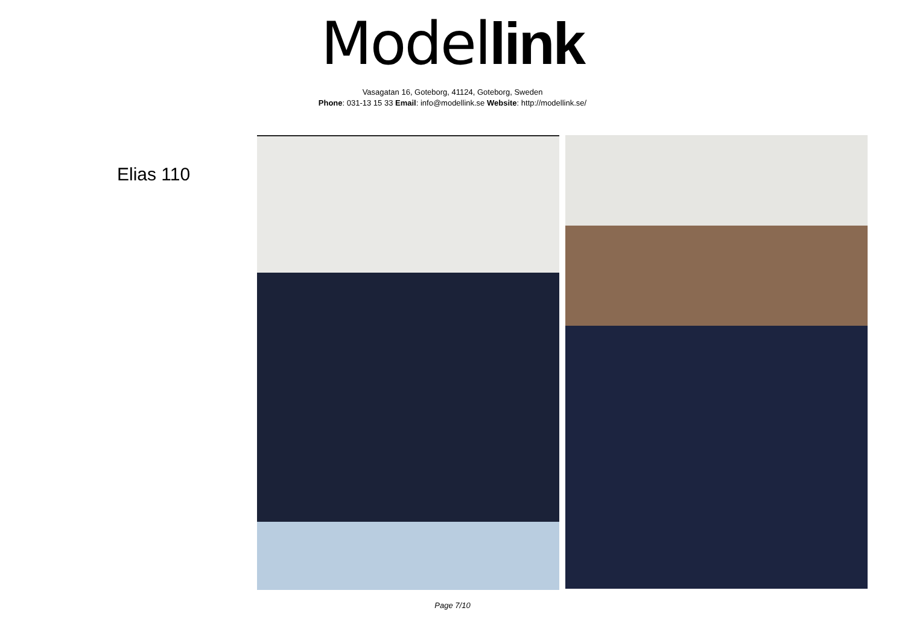Model link
Vasagatan 16, Goteborg, 41124, Goteborg, Sweden
Phone: 031-13 15 33 Email: info@modellink.se Website: http://modellink.se/
Elias 110
Page 7/10